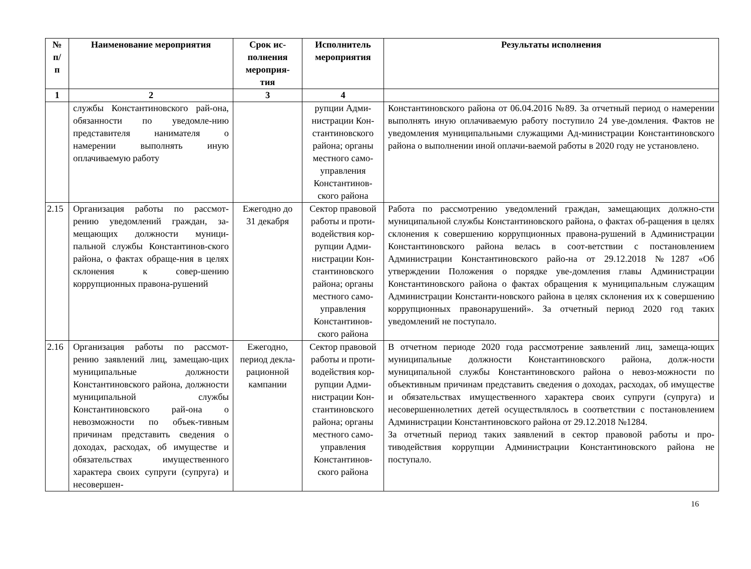| № п/ п | Наименование мероприятия | Срок ис- полнения мероприя- тия | Исполнитель мероприятия | Результаты исполнения |
| --- | --- | --- | --- | --- |
| 1 | 2 | 3 | 4 | |
| | службы Константиновского рай-она, обязанности по уведомле-нию представителя нанимателя о намерении выполнять иную оплачиваемую работу | | рупции Адми-нистрации Кон-стантиновского района; органы местного само-управления Константинов-ского района | Константиновского района от 06.04.2016 №89. За отчетный период о намерении выполнять иную оплачиваемую работу поступило 24 уве-домления. Фактов не уведомления муниципальными служащими Ад-министрации Константиновского района о выполнении иной оплачи-ваемой работы в 2020 году не установлено. |
| 2.15 | Организация работы по рассмот-рению уведомлений граждан, за-мещающих должности муници-пальной службы Константинов-ского района, о фактах обраще-ния в целях склонения к совер-шению коррупционных правона-рушений | Ежегодно до 31 декабря | Сектор правовой работы и проти-водействия кор-рупции Адми-нистрации Кон-стантиновского района; органы местного само-управления Константинов-ского района | Работа по рассмотрению уведомлений граждан, замещающих должно-сти муниципальной службы Константиновского района, о фактах об-ращения в целях склонения к совершению коррупционных правона-рушений в Администрации Константиновского района велась в соот-ветствии с постановлением Администрации Константиновского райо-на от 29.12.2018 №1287 «Об утверждении Положения о порядке уве-домления главы Администрации Константиновского района о фактах обращения к муниципальным служащим Администрации Константи-новского района в целях склонения их к совершению коррупционных правонарушений». За отчетный период 2020 год таких уведомлений не поступало. |
| 2.16 | Организация работы по рассмот-рению заявлений лиц, замещаю-щих муниципальные должности Константиновского района, должности муниципальной службы Константиновского рай-она о невозможности по объек-тивным причинам представить сведения о доходах, расходах, об имуществе и обязательствах имущественного характера своих супруги (супруга) и несовершен- | Ежегодно, период декла-рационной кампании | Сектор правовой работы и проти-водействия кор-рупции Адми-нистрации Кон-стантиновского района; органы местного само-управления Константинов-ского района | В отчетном периоде 2020 года рассмотрение заявлений лиц, замеща-ющих муниципальные должности Константиновского района, долж-ности муниципальной службы Константиновского района о невоз-можности по объективным причинам представить сведения о доходах, расходах, об имуществе и обязательствах имущественного характера своих супруги (супруга) и несовершеннолетних детей осуществлялось в соответствии с постановлением Администрации Константиновского района от 29.12.2018 №1284. За отчетный период таких заявлений в сектор правовой работы и про-тиводействия коррупции Администрации Константиновского района не поступало. |
16